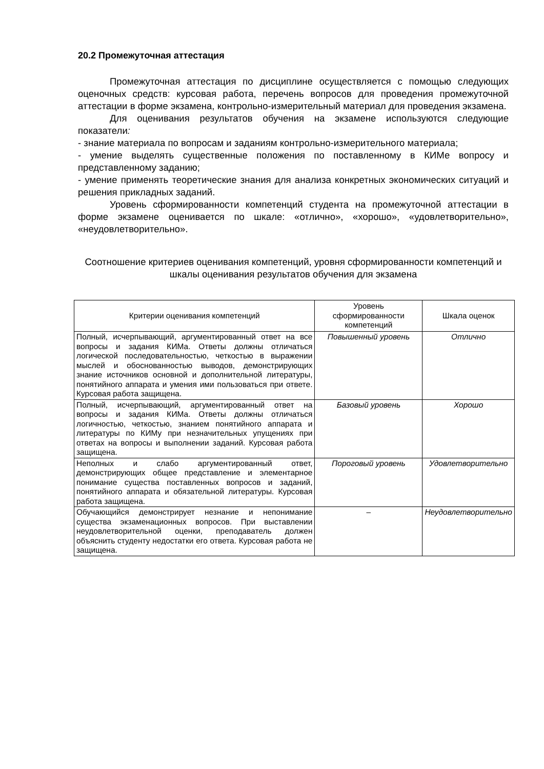20.2 Промежуточная аттестация
Промежуточная аттестация по дисциплине осуществляется с помощью следующих оценочных средств: курсовая работа, перечень вопросов для проведения промежуточной аттестации в форме экзамена, контрольно-измерительный материал для проведения экзамена.
Для оценивания результатов обучения на экзамене используются следующие показатели:
- знание материала по вопросам и заданиям контрольно-измерительного материала;
- умение выделять существенные положения по поставленному в КИМе вопросу и представленному заданию;
- умение применять теоретические знания для анализа конкретных экономических ситуаций и решения прикладных заданий.
Уровень сформированности компетенций студента на промежуточной аттестации в форме экзамене оценивается по шкале: «отлично», «хорошо», «удовлетворительно», «неудовлетворительно».
Соотношение критериев оценивания компетенций, уровня сформированности компетенций и шкалы оценивания результатов обучения для экзамена
| Критерии оценивания компетенций | Уровень сформированности компетенций | Шкала оценок |
| --- | --- | --- |
| Полный, исчерпывающий, аргументированный ответ на все вопросы и задания КИМа. Ответы должны отличаться логической последовательностью, четкостью в выражении мыслей и обоснованностью выводов, демонстрирующих знание источников основной и дополнительной литературы, понятийного аппарата и умения ими пользоваться при ответе. Курсовая работа защищена. | Повышенный уровень | Отлично |
| Полный, исчерпывающий, аргументированный ответ на вопросы и задания КИМа. Ответы должны отличаться логичностью, четкостью, знанием понятийного аппарата и литературы по КИМу при незначительных упущениях при ответах на вопросы и выполнении заданий. Курсовая работа защищена. | Базовый уровень | Хорошо |
| Неполных и слабо аргументированный ответ, демонстрирующих общее представление и элементарное понимание существа поставленных вопросов и заданий, понятийного аппарата и обязательной литературы. Курсовая работа защищена. | Пороговый уровень | Удовлетворительно |
| Обучающийся демонстрирует незнание и непонимание существа экзаменационных вопросов. При выставлении неудовлетворительной оценки, преподаватель должен объяснить студенту недостатки его ответа. Курсовая работа не защищена. | – | Неудовлетворительно |